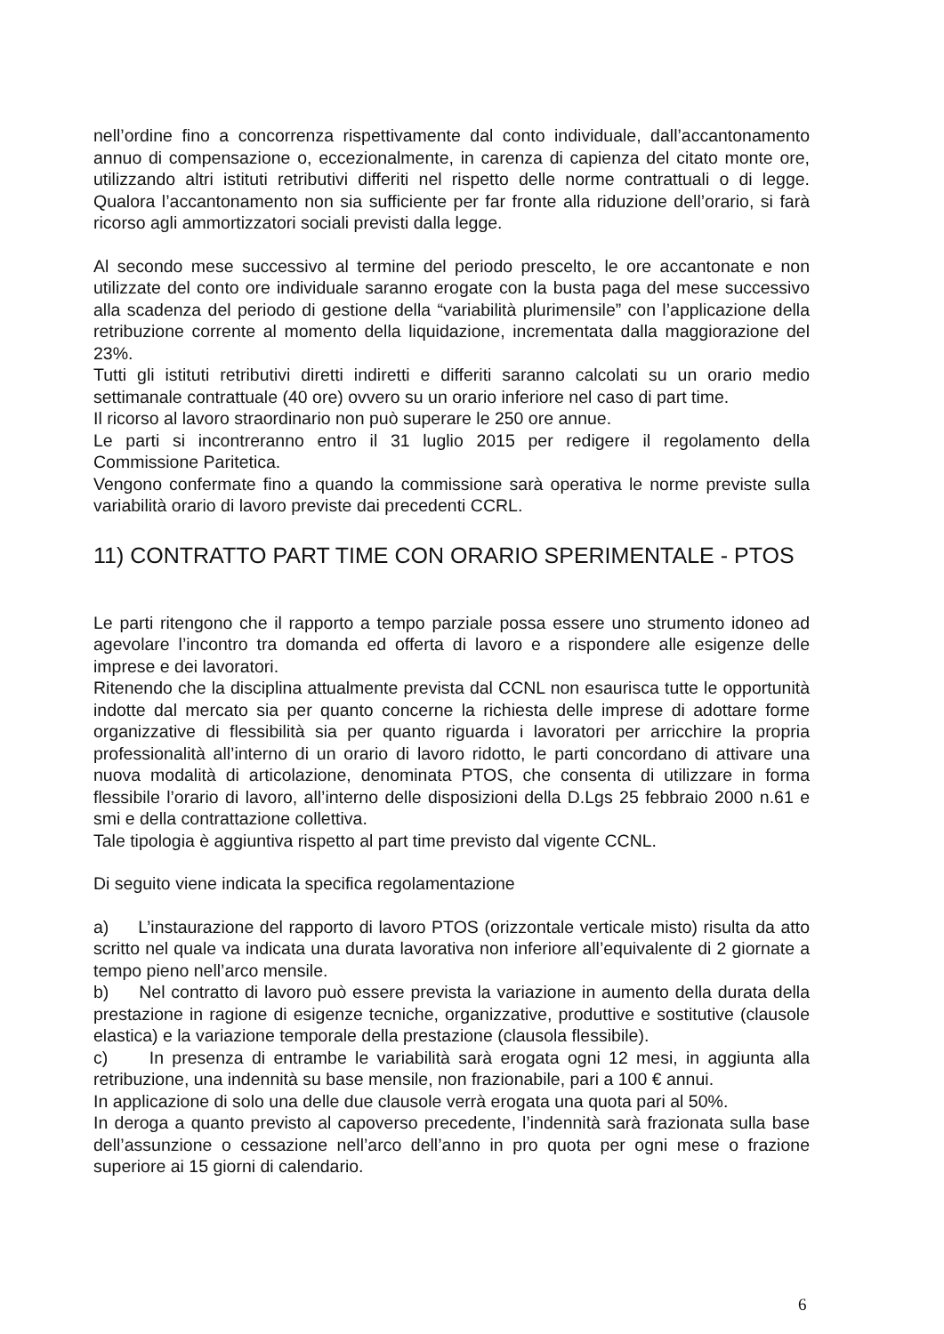nell’ordine fino a concorrenza rispettivamente dal conto individuale, dall’accantonamento annuo di compensazione o, eccezionalmente, in carenza di capienza del citato monte ore, utilizzando altri istituti retributivi differiti nel rispetto delle norme contrattuali o di legge. Qualora l’accantonamento non sia sufficiente per far fronte alla riduzione dell’orario, si farà ricorso agli ammortizzatori sociali previsti dalla legge.
Al secondo mese successivo al termine del periodo prescelto, le ore accantonate e non utilizzate del conto ore individuale saranno erogate con la busta paga del mese successivo alla scadenza del periodo di gestione della “variabilità plurimensile” con l’applicazione della retribuzione corrente al momento della liquidazione, incrementata dalla maggiorazione del 23%.
Tutti gli istituti retributivi diretti indiretti e differiti saranno calcolati su un orario medio settimanale contrattuale (40 ore) ovvero su un orario inferiore nel caso di part time.
Il ricorso al lavoro straordinario non può superare le 250 ore annue.
Le parti si incontreranno entro il 31 luglio 2015 per redigere il regolamento della Commissione Paritetica.
Vengono confermate fino a quando la commissione sarà operativa le norme previste sulla variabilità orario di lavoro previste dai precedenti CCRL.
11) CONTRATTO PART TIME CON ORARIO SPERIMENTALE - PTOS
Le parti ritengono che il rapporto a tempo parziale possa essere uno strumento idoneo ad agevolare l’incontro tra domanda ed offerta di lavoro e a rispondere alle esigenze delle imprese e dei lavoratori.
Ritenendo che la disciplina attualmente prevista dal CCNL non esaurisca tutte le opportunità indotte dal mercato sia per quanto concerne la richiesta delle imprese di adottare forme organizzative di flessibilità sia per quanto riguarda i lavoratori per arricchire la propria professionalità all’interno di un orario di lavoro ridotto, le parti concordano di attivare una nuova modalità di articolazione, denominata PTOS, che consenta di utilizzare in forma flessibile l’orario di lavoro, all’interno delle disposizioni della D.Lgs 25 febbraio 2000 n.61 e smi e della contrattazione collettiva.
Tale tipologia è aggiuntiva rispetto al part time previsto dal vigente CCNL.
Di seguito viene indicata la specifica regolamentazione
a) L’instaurazione del rapporto di lavoro PTOS (orizzontale verticale misto) risulta da atto scritto nel quale va indicata una durata lavorativa non inferiore all’equivalente di 2 giornate a tempo pieno nell’arco mensile.
b) Nel contratto di lavoro può essere prevista la variazione in aumento della durata della prestazione in ragione di esigenze tecniche, organizzative, produttive e sostitutive (clausole elastica) e la variazione temporale della prestazione (clausola flessibile).
c) In presenza di entrambe le variabilità sarà erogata ogni 12 mesi, in aggiunta alla retribuzione, una indennità su base mensile, non frazionabile, pari a 100 € annui.
In applicazione di solo una delle due clausole verrà erogata una quota pari al 50%.
In deroga a quanto previsto al capoverso precedente, l’indennità sarà frazionata sulla base dell’assunzione o cessazione nell’arco dell’anno in pro quota per ogni mese o frazione superiore ai 15 giorni di calendario.
6